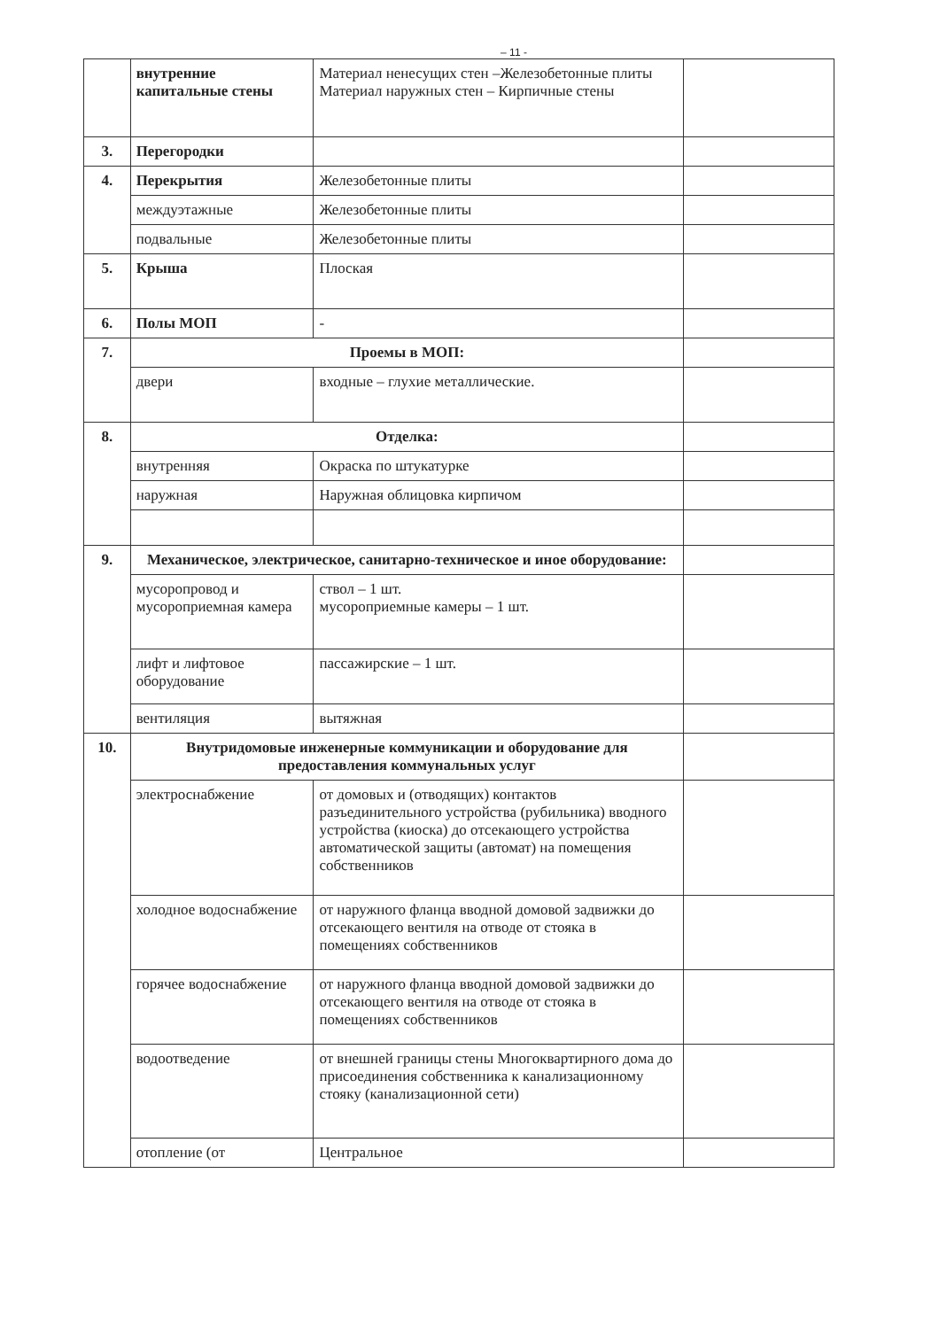– 11 -
| | внутренние капитальные стены | Материал ненесущих стен –Железобетонные плиты Материал наружных стен – Кирпичные стены | |
| 3. | Перегородки | | |
| 4. | Перекрытия | Железобетонные плиты | |
| | междуэтажные | Железобетонные плиты | |
| | подвальные | Железобетонные плиты | |
| 5. | Крыша | Плоская | |
| 6. | Полы МОП | - | |
| 7. | Проемы в МОП: | | |
| | двери | входные – глухие металлические. | |
| 8. | Отделка: | | |
| | внутренняя | Окраска по штукатурке | |
| | наружная | Наружная облицовка кирпичом | |
| 9. | Механическое, электрическое, санитарно-техническое и иное оборудование: | | |
| | мусоропровод и мусороприемная камера | ствол – 1 шт. мусороприемные камеры – 1 шт. | |
| | лифт и лифтовое оборудование | пассажирские – 1 шт. | |
| | вентиляция | вытяжная | |
| 10. | Внутридомовые инженерные коммуникации и оборудование для предоставления коммунальных услуг | | |
| | электроснабжение | от домовых и (отводящих) контактов разъединительного устройства (рубильника) вводного устройства (киоска) до отсекающего устройства автоматической защиты (автомат) на помещения собственников | |
| | холодное водоснабжение | от наружного фланца вводной домовой задвижки до отсекающего вентиля на отводе от стояка в помещениях собственников | |
| | горячее водоснабжение | от наружного фланца вводной домовой задвижки до отсекающего вентиля на отводе от стояка в помещениях собственников | |
| | водоотведение | от внешней границы стены Многоквартирного дома до присоединения собственника к канализационному стояку (канализационной сети) | |
| | отопление (от | Центральное | |